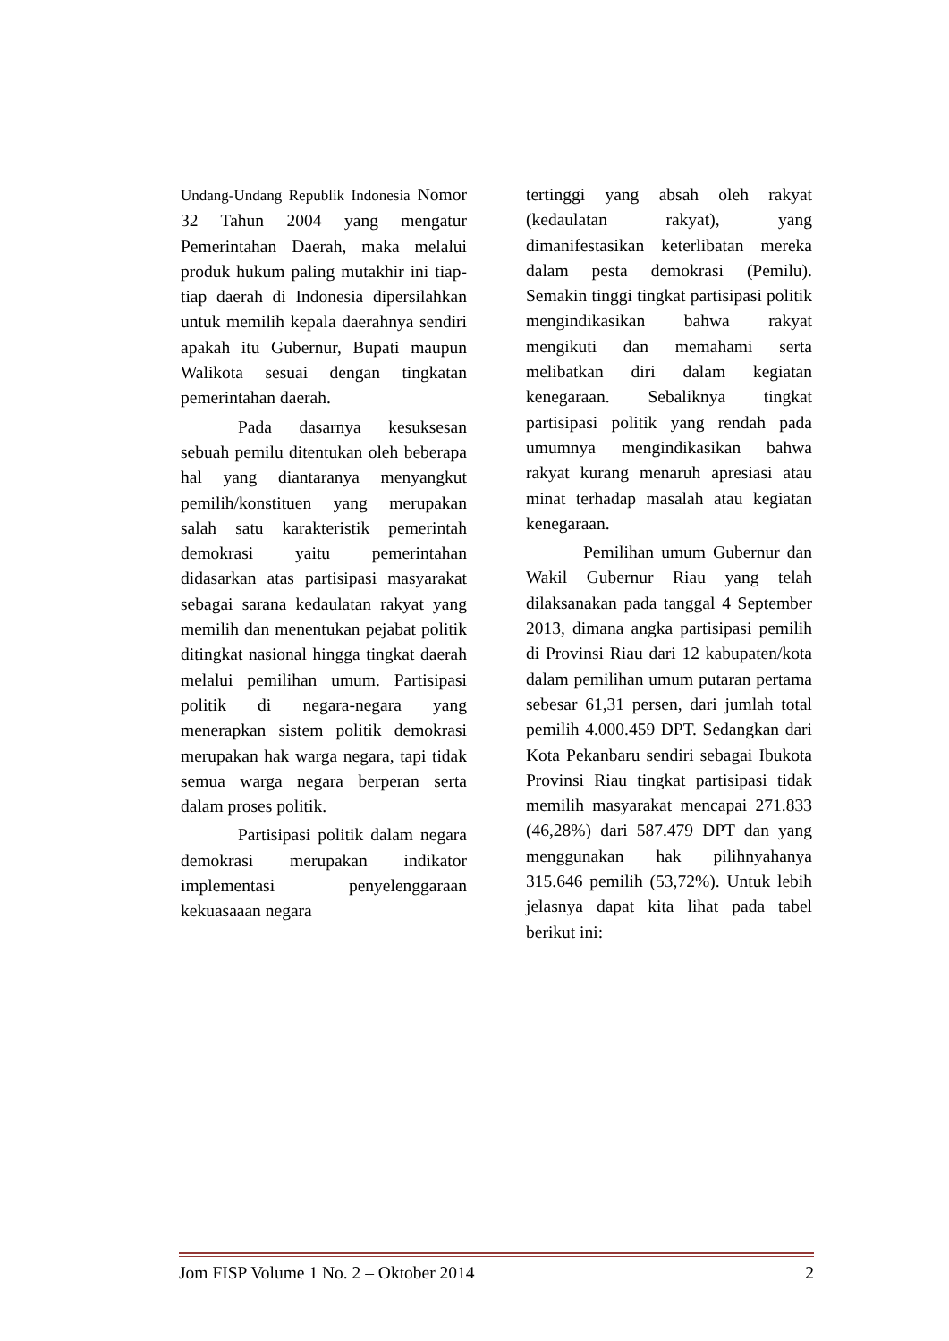Undang-Undang Republik Indonesia Nomor 32 Tahun 2004 yang mengatur Pemerintahan Daerah, maka melalui produk hukum paling mutakhir ini tiap-tiap daerah di Indonesia dipersilahkan untuk memilih kepala daerahnya sendiri apakah itu Gubernur, Bupati maupun Walikota sesuai dengan tingkatan pemerintahan daerah.
Pada dasarnya kesuksesan sebuah pemilu ditentukan oleh beberapa hal yang diantaranya menyangkut pemilih/konstituen yang merupakan salah satu karakteristik pemerintah demokrasi yaitu pemerintahan didasarkan atas partisipasi masyarakat sebagai sarana kedaulatan rakyat yang memilih dan menentukan pejabat politik ditingkat nasional hingga tingkat daerah melalui pemilihan umum. Partisipasi politik di negara-negara yang menerapkan sistem politik demokrasi merupakan hak warga negara, tapi tidak semua warga negara berperan serta dalam proses politik.
Partisipasi politik dalam negara demokrasi merupakan indikator implementasi penyelenggaraan kekuasaaan negara
tertinggi yang absah oleh rakyat (kedaulatan rakyat), yang dimanifestasikan keterlibatan mereka dalam pesta demokrasi (Pemilu). Semakin tinggi tingkat partisipasi politik mengindikasikan bahwa rakyat mengikuti dan memahami serta melibatkan diri dalam kegiatan kenegaraan. Sebaliknya tingkat partisipasi politik yang rendah pada umumnya mengindikasikan bahwa rakyat kurang menaruh apresiasi atau minat terhadap masalah atau kegiatan kenegaraan.
Pemilihan umum Gubernur dan Wakil Gubernur Riau yang telah dilaksanakan pada tanggal 4 September 2013, dimana angka partisipasi pemilih di Provinsi Riau dari 12 kabupaten/kota dalam pemilihan umum putaran pertama sebesar 61,31 persen, dari jumlah total pemilih 4.000.459 DPT. Sedangkan dari Kota Pekanbaru sendiri sebagai Ibukota Provinsi Riau tingkat partisipasi tidak memilih masyarakat mencapai 271.833 (46,28%) dari 587.479 DPT dan yang menggunakan hak pilihnyahanya 315.646 pemilih (53,72%). Untuk lebih jelasnya dapat kita lihat pada tabel berikut ini:
Jom FISP Volume 1 No. 2 – Oktober 2014 2